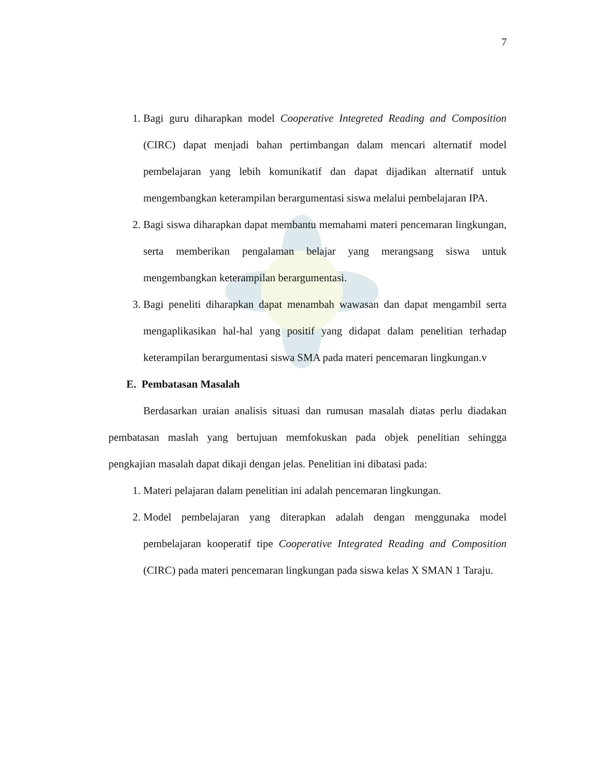7
1. Bagi guru diharapkan model Cooperative Integreted Reading and Composition (CIRC) dapat menjadi bahan pertimbangan dalam mencari alternatif model pembelajaran yang lebih komunikatif dan dapat dijadikan alternatif untuk mengembangkan keterampilan berargumentasi siswa melalui pembelajaran IPA.
2. Bagi siswa diharapkan dapat membantu memahami materi pencemaran lingkungan, serta memberikan pengalaman belajar yang merangsang siswa untuk mengembangkan keterampilan berargumentasi.
3. Bagi peneliti diharapkan dapat menambah wawasan dan dapat mengambil serta mengaplikasikan hal-hal yang positif yang didapat dalam penelitian terhadap keterampilan berargumentasi siswa SMA pada materi pencemaran lingkungan.v
E. Pembatasan Masalah
Berdasarkan uraian analisis situasi dan rumusan masalah diatas perlu diadakan pembatasan maslah yang bertujuan memfokuskan pada objek penelitian sehingga pengkajian masalah dapat dikaji dengan jelas. Penelitian ini dibatasi pada:
1. Materi pelajaran dalam penelitian ini adalah pencemaran lingkungan.
2. Model pembelajaran yang diterapkan adalah dengan menggunaka model pembelajaran kooperatif tipe Cooperative Integrated Reading and Composition (CIRC) pada materi pencemaran lingkungan pada siswa kelas X SMAN 1 Taraju.